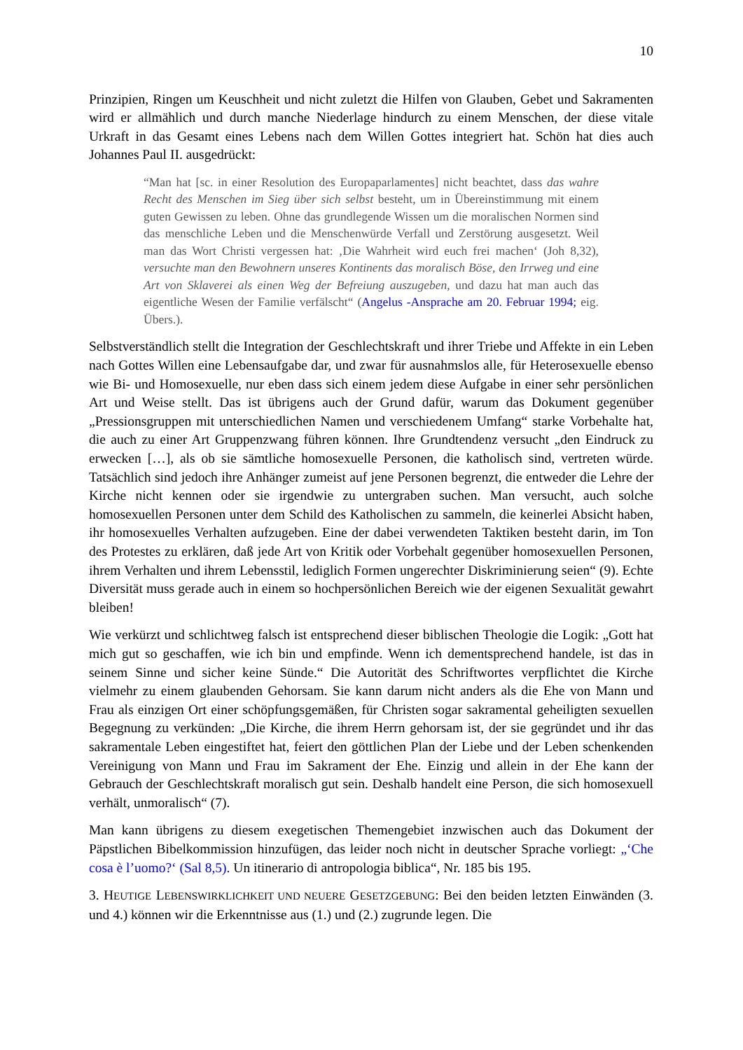10
Prinzipien, Ringen um Keuschheit und nicht zuletzt die Hilfen von Glauben, Gebet und Sakramenten wird er allmählich und durch manche Niederlage hindurch zu einem Menschen, der diese vitale Urkraft in das Gesamt eines Lebens nach dem Willen Gottes integriert hat. Schön hat dies auch Johannes Paul II. ausgedrückt:
“Man hat [sc. in einer Resolution des Europaparlamentes] nicht beachtet, dass das wahre Recht des Menschen im Sieg über sich selbst besteht, um in Übereinstimmung mit einem guten Gewissen zu leben. Ohne das grundlegende Wissen um die moralischen Normen sind das menschliche Leben und die Menschenwürde Verfall und Zerstörung ausgesetzt. Weil man das Wort Christi vergessen hat: ‚Die Wahrheit wird euch frei machen‘ (Joh 8,32), versuchte man den Bewohnern unseres Kontinents das moralisch Böse, den Irrweg und eine Art von Sklaverei als einen Weg der Befreiung auszugeben, und dazu hat man auch das eigentliche Wesen der Familie verfälscht“ (Angelus -Ansprache am 20. Februar 1994; eig. Übers.).
Selbstverständlich stellt die Integration der Geschlechtskraft und ihrer Triebe und Affekte in ein Leben nach Gottes Willen eine Lebensaufgabe dar, und zwar für ausnahmslos alle, für Heterosexuelle ebenso wie Bi- und Homosexuelle, nur eben dass sich einem jedem diese Aufgabe in einer sehr persönlichen Art und Weise stellt. Das ist übrigens auch der Grund dafür, warum das Dokument gegenüber „Pressionsgruppen mit unterschiedlichen Namen und verschiedenem Umfang“ starke Vorbehalte hat, die auch zu einer Art Gruppenzwang führen können. Ihre Grundtendenz versucht „den Eindruck zu erwecken […], als ob sie sämtliche homosexuelle Personen, die katholisch sind, vertreten würde. Tatsächlich sind jedoch ihre Anhänger zumeist auf jene Personen begrenzt, die entweder die Lehre der Kirche nicht kennen oder sie irgendwie zu untergraben suchen. Man versucht, auch solche homosexuellen Personen unter dem Schild des Katholischen zu sammeln, die keinerlei Absicht haben, ihr homosexuelles Verhalten aufzugeben. Eine der dabei verwendeten Taktiken besteht darin, im Ton des Protestes zu erklären, daß jede Art von Kritik oder Vorbehalt gegenüber homosexuellen Personen, ihrem Verhalten und ihrem Lebensstil, lediglich Formen ungerechter Diskriminierung seien“ (9). Echte Diversität muss gerade auch in einem so hochpersönlichen Bereich wie der eigenen Sexualität gewahrt bleiben!
Wie verkürzt und schlichtweg falsch ist entsprechend dieser biblischen Theologie die Logik: „Gott hat mich gut so geschaffen, wie ich bin und empfinde. Wenn ich dementsprechend handele, ist das in seinem Sinne und sicher keine Sünde.“ Die Autorität des Schriftwortes verpflichtet die Kirche vielmehr zu einem glaubenden Gehorsam. Sie kann darum nicht anders als die Ehe von Mann und Frau als einzigen Ort einer schöpfungsgemäßen, für Christen sogar sakramental geheiligten sexuellen Begegnung zu verkünden: „Die Kirche, die ihrem Herrn gehorsam ist, der sie gegründet und ihr das sakramentale Leben eingestiftet hat, feiert den göttlichen Plan der Liebe und der Leben schenkenden Vereinigung von Mann und Frau im Sakrament der Ehe. Einzig und allein in der Ehe kann der Gebrauch der Geschlechtskraft moralisch gut sein. Deshalb handelt eine Person, die sich homosexuell verhält, unmoralisch“ (7).
Man kann übrigens zu diesem exegetischen Themengebiet inzwischen auch das Dokument der Päpstlichen Bibelkommission hinzufügen, das leider noch nicht in deutscher Sprache vorliegt: „‘Che cosa è l’uomo?‘ (Sal 8,5). Un itinerario di antropologia biblica“, Nr. 185 bis 195.
3. HEUTIGE LEBENSWIRKLICHKEIT UND NEUERE GESETZGEBUNG: Bei den beiden letzten Einwänden (3. und 4.) können wir die Erkenntnisse aus (1.) und (2.) zugrunde legen. Die